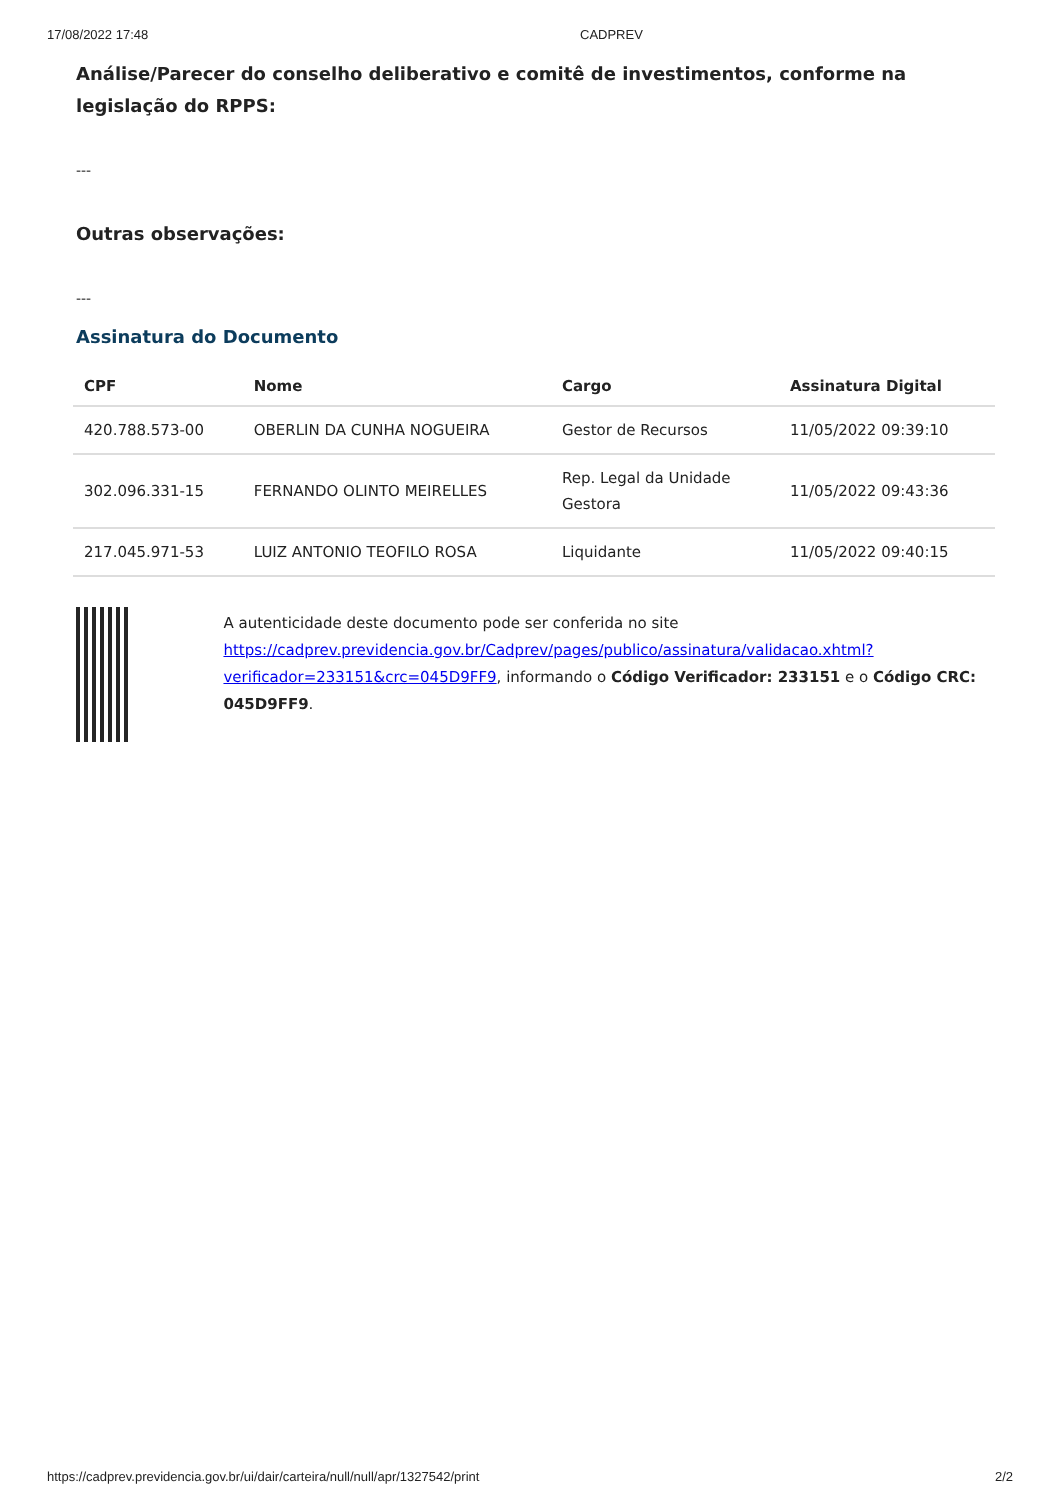17/08/2022 17:48 CADPREV
Análise/Parecer do conselho deliberativo e comitê de investimentos, conforme na legislação do RPPS:
---
Outras observações:
---
Assinatura do Documento
| CPF | Nome | Cargo | Assinatura Digital |
| --- | --- | --- | --- |
| 420.788.573-00 | OBERLIN DA CUNHA NOGUEIRA | Gestor de Recursos | 11/05/2022 09:39:10 |
| 302.096.331-15 | FERNANDO OLINTO MEIRELLES | Rep. Legal da Unidade Gestora | 11/05/2022 09:43:36 |
| 217.045.971-53 | LUIZ ANTONIO TEOFILO ROSA | Liquidante | 11/05/2022 09:40:15 |
A autenticidade deste documento pode ser conferida no site https://cadprev.previdencia.gov.br/Cadprev/pages/publico/assinatura/validacao.xhtml?verificador=233151&crc=045D9FF9, informando o Código Verificador: 233151 e o Código CRC: 045D9FF9.
https://cadprev.previdencia.gov.br/ui/dair/carteira/null/null/apr/1327542/print 2/2